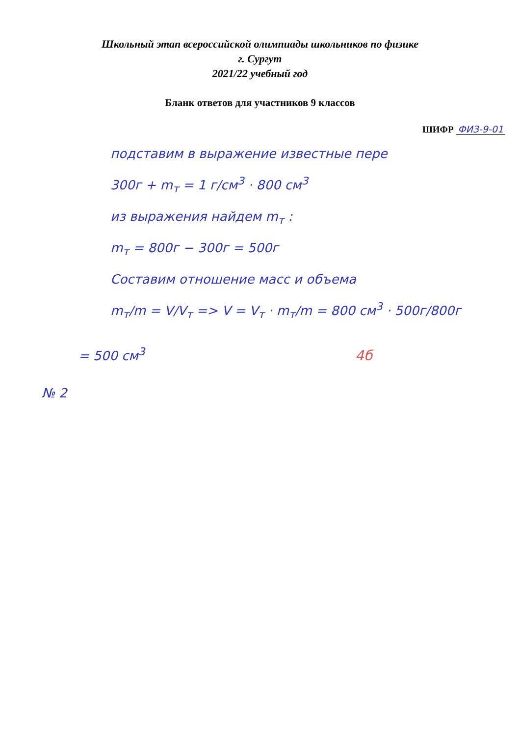Школьный этап всероссийской олимпиады школьников по физике
г. Сургут
2021/22 учебный год
Бланк ответов для участников 9 классов
ШИФР ФИЗ-9-01
подставим в выражение известные пере
300г + m<sub>т</sub> = 1 г/см<sup>3</sup> · 800 см<sup>3</sup>
из выражения найдем m<sub>т</sub> :
m<sub>т</sub> = 800г − 300г = 500г
Составим отношение масс и объема
m<sub>т</sub>/m = V/V<sub>т</sub> => V = V<sub>т</sub> · m<sub>т</sub>/m = 800 см<sup>3</sup> · 500г/800г
= 500 см<sup>3</sup> 4б
№ 2